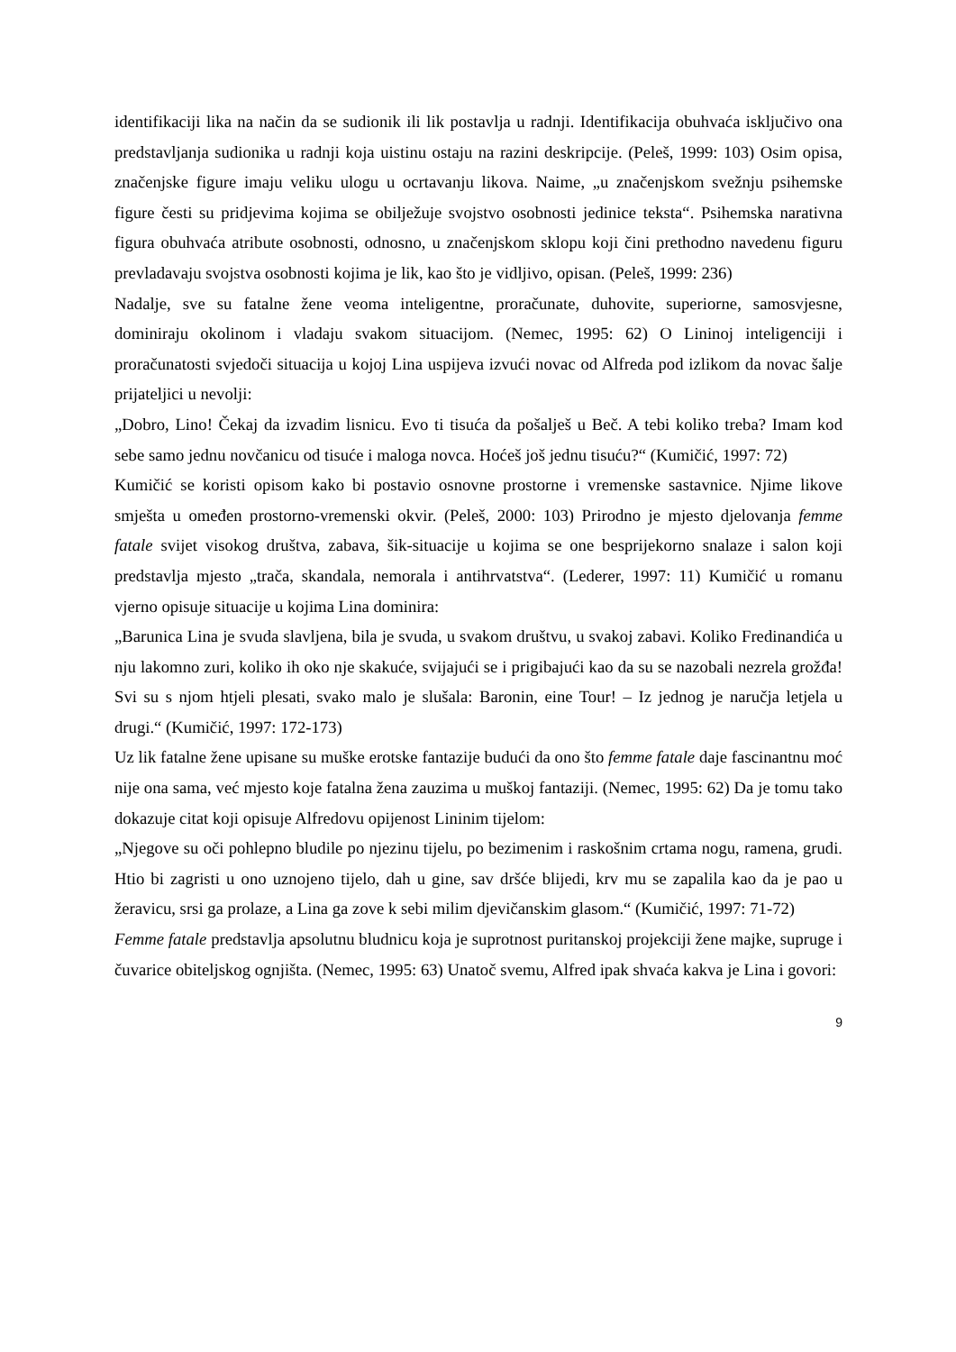identifikaciji lika na način da se sudionik ili lik postavlja u radnji. Identifikacija obuhvaća isključivo ona predstavljanja sudionika u radnji koja uistinu ostaju na razini deskripcije. (Peleš, 1999: 103) Osim opisa, značenjske figure imaju veliku ulogu u ocrtavanju likova. Naime, „u značenjskom svežnju psihemske figure česti su pridjevima kojima se obilježuje svojstvo osobnosti jedinice teksta“. Psihemska narativna figura obuhvaća atribute osobnosti, odnosno, u značenjskom sklopu koji čini prethodno navedenu figuru prevladavaju svojstva osobnosti kojima je lik, kao što je vidljivo, opisan. (Peleš, 1999: 236)
Nadalje, sve su fatalne žene veoma inteligentne, proračunate, duhovite, superiorne, samosvjesne, dominiraju okolinom i vladaju svakom situacijom. (Nemec, 1995: 62) O Lininoj inteligenciji i proračunatosti svjedoči situacija u kojoj Lina uspijeva izvući novac od Alfreda pod izlikom da novac šalje prijateljici u nevolji:
„Dobro, Lino! Čekaj da izvadim lisnicu. Evo ti tisuća da pošalješ u Beč. A tebi koliko treba? Imam kod sebe samo jednu novčanicu od tisuće i maloga novca. Hoćeš još jednu tisuću?“ (Kumičić, 1997: 72)
Kumičić se koristi opisom kako bi postavio osnovne prostorne i vremenske sastavnice. Njime likove smješta u omeđen prostorno-vremenski okvir. (Peleš, 2000: 103) Prirodno je mjesto djelovanja femme fatale svijet visokog društva, zabava, šik-situacije u kojima se one besprijekorno snalaze i salon koji predstavlja mjesto „trača, skandala, nemorala i antihrvatstva“. (Lederer, 1997: 11) Kumičić u romanu vjerno opisuje situacije u kojima Lina dominira:
„Barunica Lina je svuda slavljena, bila je svuda, u svakom društvu, u svakoj zabavi. Koliko Fredinandića u nju lakomno zuri, koliko ih oko nje skakuće, svijajući se i prigibajući kao da su se nazobali nezrela grožđa! Svi su s njom htjeli plesati, svako malo je slušala: Baronin, eine Tour! – Iz jednog je naručja letjela u drugi.“ (Kumičić, 1997: 172-173)
Uz lik fatalne žene upisane su muške erotske fantazije budući da ono što femme fatale daje fascinantnu moć nije ona sama, već mjesto koje fatalna žena zauzima u muškoj fantaziji. (Nemec, 1995: 62) Da je tomu tako dokazuje citat koji opisuje Alfredovu opijenost Lininim tijelom:
„Njegove su oči pohlepno bludile po njezinu tijelu, po bezimenim i raskošnim crtama nogu, ramena, grudi. Htio bi zagristi u ono uznojeno tijelo, dah u gine, sav dršće blijedi, krv mu se zapalila kao da je pao u žeravicu, srsi ga prolaze, a Lina ga zove k sebi milim djevičanskim glasom.“ (Kumičić, 1997: 71-72)
Femme fatale predstavlja apsolutnu bludnicu koja je suprotnost puritanskoj projekciji žene majke, supruge i čuvarice obiteljskog ognjišta. (Nemec, 1995: 63) Unatoč svemu, Alfred ipak shvaća kakva je Lina i govori:
9